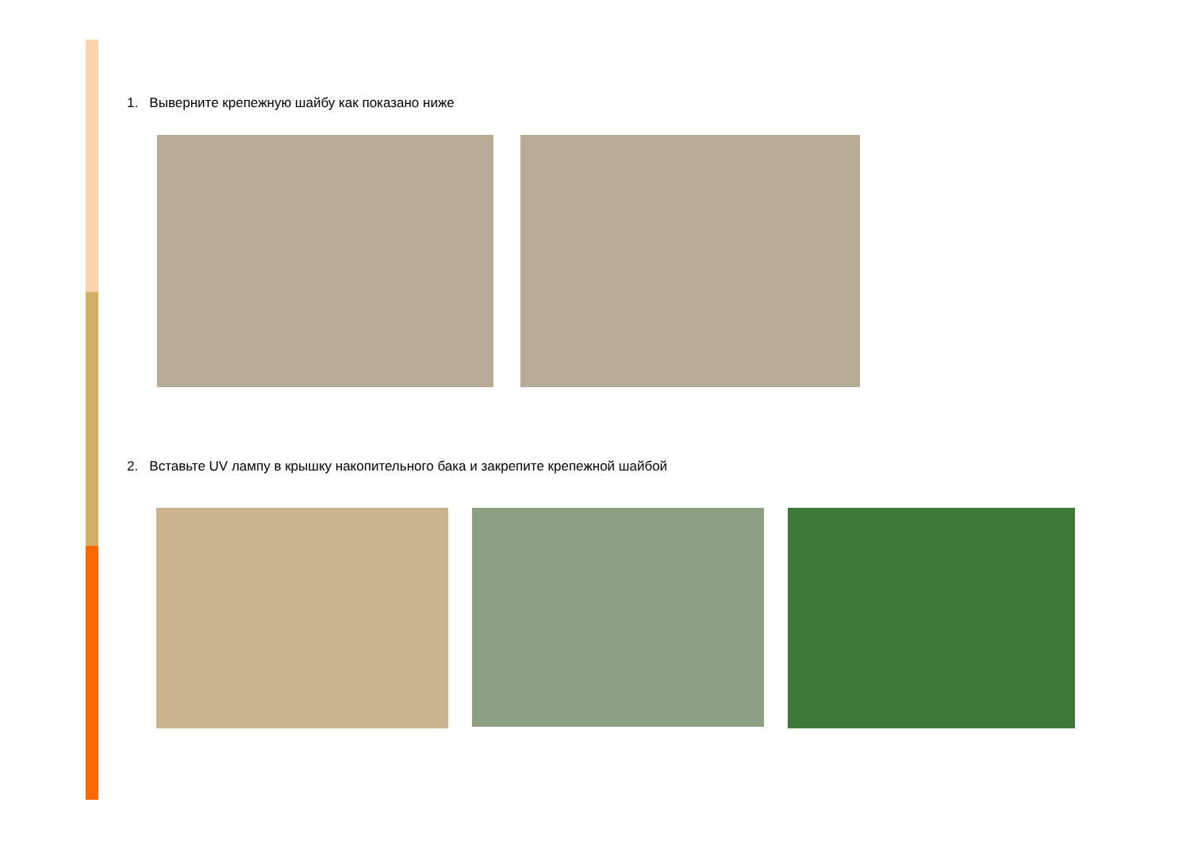1. Выверните крепежную шайбу как показано ниже
2. Вставьте UV лампу в крышку накопительного бака и закрепите крепежной шайбой